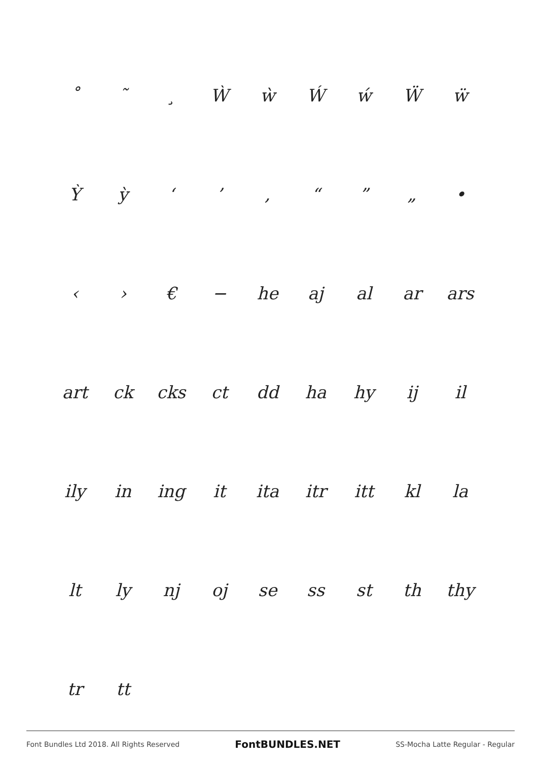| ˚ | ˜ | ¸ | Ẁ | ẁ | Ẃ | ẃ | Ẅ | ẅ |
| Ỳ | ỳ | ‘ | ’ | ‚ | “ | ” | „ | • |
| ‹ | › | € | − | he | aj | al | ar | ars |
| art | ck | cks | ct | dd | ha | hy | ij | il |
| ily | in | ing | it | ita | itr | itt | kl | la |
| lt | ly | nj | oj | se | ss | st | th | thy |
| tr | tt | | | | | | | |
Font Bundles Ltd 2018. All Rights Reserved FontBUNDLES.NET SS-Mocha Latte Regular - Regular